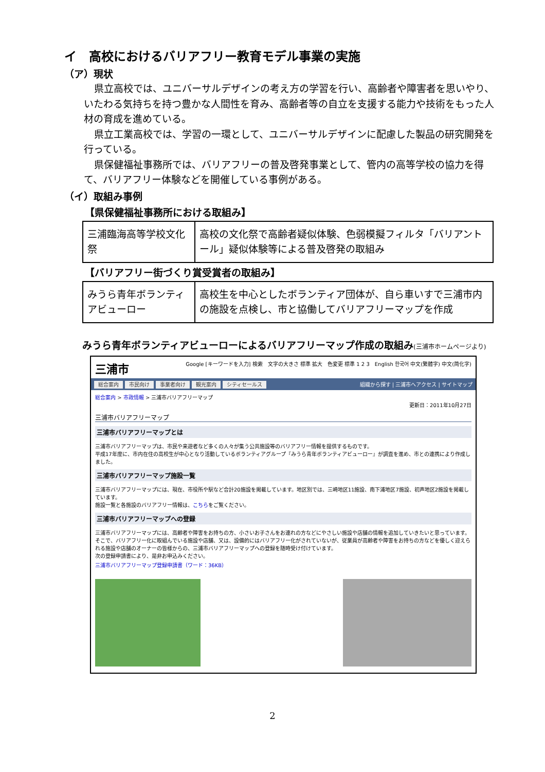イ　高校におけるバリアフリー教育モデル事業の実施
（ア）現状
県立高校では、ユニバーサルデザインの考え方の学習を行い、高齢者や障害者を思いやり、いたわる気持ちを持つ豊かな人間性を育み、高齢者等の自立を支援する能力や技術をもった人材の育成を進めている。
県立工業高校では、学習の一環として、ユニバーサルデザインに配慮した製品の研究開発を行っている。
県保健福祉事務所では、バリアフリーの普及啓発事業として、管内の高等学校の協力を得て、バリアフリー体験などを開催している事例がある。
（イ）取組み事例
【県保健福祉事務所における取組み】
| 三浦臨海高等学校文化祭 | 高校の文化祭で高齢者疑似体験、色弱模擬フィルタ「バリアントール」疑似体験等による普及啓発の取組み |
【バリアフリー街づくり賞受賞者の取組み】
| みうら青年ボランティアビューロー | 高校生を中心としたボランティア団体が、自ら車いすで三浦市内の施設を点検し、市と協働してバリアフリーマップを作成 |
みうら青年ボランティアビューローによるバリアフリーマップ作成の取組み(三浦市ホームページより)
三浦市 Google [キーワードを入力] 検索　文字の大きさ 標準 拡大　色変更 標準 1 2 3　English 한국어 中文(繁體字) 中文(简化字)
総合案内 市民向け 事業者向け 観光案内 シティセールス
組織から探す | 三浦市へアクセス | サイトマップ
総合案内 > 市政情報 > 三浦市バリアフリーマップ
更新日：2011年10月27日
三浦市バリアフリーマップ
三浦市バリアフリーマップとは
三浦市バリアフリーマップは、市民や来遊者など多くの人々が集う公共施設等のバリアフリー情報を提供するものです。
平成17年度に、市内在住の高校生が中心となり活動しているボランティアグループ『みうら青年ボランティアビューロー』が調査を進め、市との連携により作成しました。
三浦市バリアフリーマップ施設一覧
三浦市バリアフリーマップには、現在、市役所や駅など合計20施設を掲載しています。地区別では、三崎地区11施設、南下浦地区7施設、初声地区2施設を掲載しています。
施設一覧と各施設のバリアフリー情報は、こちらをご覧ください。
三浦市バリアフリーマップへの登録
三浦市バリアフリーマップには、高齢者や障害をお持ちの方、小さいお子さんをお連れの方などにやさしい施設や店舗の情報を追加していきたいと思っています。
そこで、バリアフリー化に取組んでいる施設や店舗、又は、設備的にはバリアフリー化がされていないが、従業員が高齢者や障害をお持ちの方などを優しく迎えられる施設や店舗のオーナーの皆様からの、三浦市バリアフリーマップへの登録を随時受け付けています。
次の登録申請書により、是非お申込みください。
三浦市バリアフリーマップ登録申請書（ワード：36KB）
2